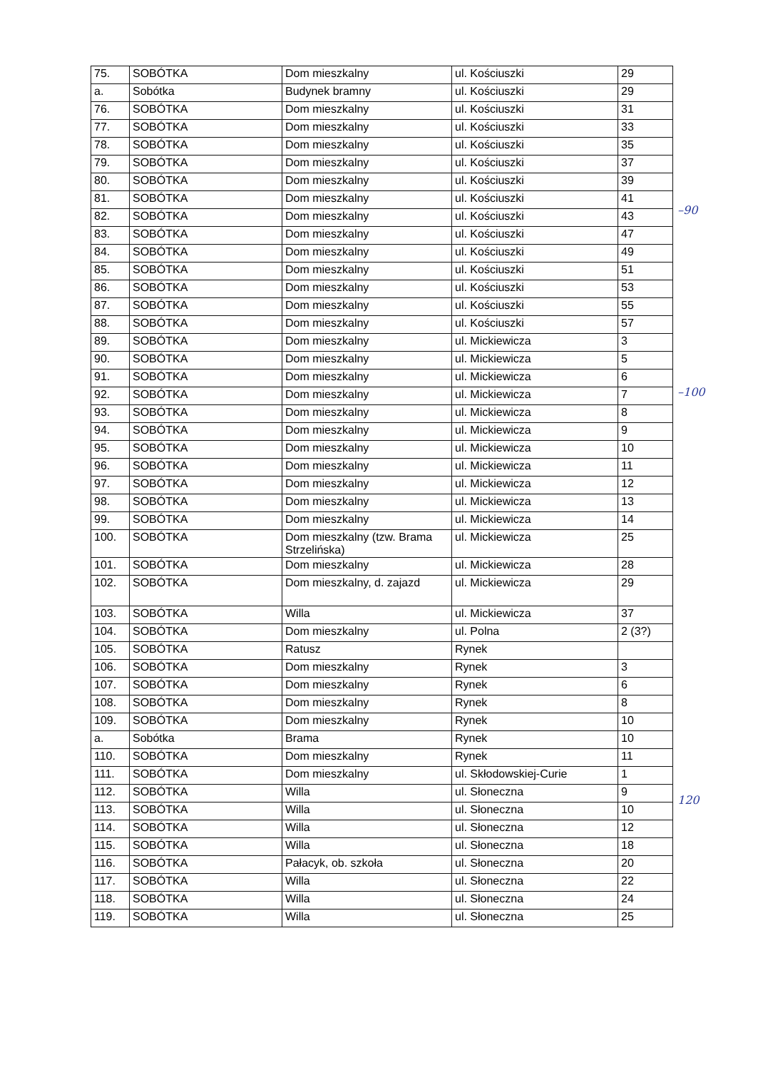| 75. | SOBÓTKA | Dom mieszkalny | ul. Kościuszki | 29 |
| a. | Sobótka | Budynek bramny | ul. Kościuszki | 29 |
| 76. | SOBÓTKA | Dom mieszkalny | ul. Kościuszki | 31 |
| 77. | SOBÓTKA | Dom mieszkalny | ul. Kościuszki | 33 |
| 78. | SOBÓTKA | Dom mieszkalny | ul. Kościuszki | 35 |
| 79. | SOBÓTKA | Dom mieszkalny | ul. Kościuszki | 37 |
| 80. | SOBÓTKA | Dom mieszkalny | ul. Kościuszki | 39 |
| 81. | SOBÓTKA | Dom mieszkalny | ul. Kościuszki | 41 |
| 82. | SOBÓTKA | Dom mieszkalny | ul. Kościuszki | 43 |
| 83. | SOBÓTKA | Dom mieszkalny | ul. Kościuszki | 47 |
| 84. | SOBÓTKA | Dom mieszkalny | ul. Kościuszki | 49 |
| 85. | SOBÓTKA | Dom mieszkalny | ul. Kościuszki | 51 |
| 86. | SOBÓTKA | Dom mieszkalny | ul. Kościuszki | 53 |
| 87. | SOBÓTKA | Dom mieszkalny | ul. Kościuszki | 55 |
| 88. | SOBÓTKA | Dom mieszkalny | ul. Kościuszki | 57 |
| 89. | SOBÓTKA | Dom mieszkalny | ul. Mickiewicza | 3 |
| 90. | SOBÓTKA | Dom mieszkalny | ul. Mickiewicza | 5 |
| 91. | SOBÓTKA | Dom mieszkalny | ul. Mickiewicza | 6 |
| 92. | SOBÓTKA | Dom mieszkalny | ul. Mickiewicza | 7 |
| 93. | SOBÓTKA | Dom mieszkalny | ul. Mickiewicza | 8 |
| 94. | SOBÓTKA | Dom mieszkalny | ul. Mickiewicza | 9 |
| 95. | SOBÓTKA | Dom mieszkalny | ul. Mickiewicza | 10 |
| 96. | SOBÓTKA | Dom mieszkalny | ul. Mickiewicza | 11 |
| 97. | SOBÓTKA | Dom mieszkalny | ul. Mickiewicza | 12 |
| 98. | SOBÓTKA | Dom mieszkalny | ul. Mickiewicza | 13 |
| 99. | SOBÓTKA | Dom mieszkalny | ul. Mickiewicza | 14 |
| 100. | SOBÓTKA | Dom mieszkalny (tzw. Brama Strzelińska) | ul. Mickiewicza | 25 |
| 101. | SOBÓTKA | Dom mieszkalny | ul. Mickiewicza | 28 |
| 102. | SOBÓTKA | Dom mieszkalny, d. zajazd | ul. Mickiewicza | 29 |
| 103. | SOBÓTKA | Willa | ul. Mickiewicza | 37 |
| 104. | SOBÓTKA | Dom mieszkalny | ul. Polna | 2 (3?) |
| 105. | SOBÓTKA | Ratusz | Rynek | |
| 106. | SOBÓTKA | Dom mieszkalny | Rynek | 3 |
| 107. | SOBÓTKA | Dom mieszkalny | Rynek | 6 |
| 108. | SOBÓTKA | Dom mieszkalny | Rynek | 8 |
| 109. | SOBÓTKA | Dom mieszkalny | Rynek | 10 |
| a. | Sobótka | Brama | Rynek | 10 |
| 110. | SOBÓTKA | Dom mieszkalny | Rynek | 11 |
| 111. | SOBÓTKA | Dom mieszkalny | ul. Skłodowskiej-Curie | 1 |
| 112. | SOBÓTKA | Willa | ul. Słoneczna | 9 |
| 113. | SOBÓTKA | Willa | ul. Słoneczna | 10 |
| 114. | SOBÓTKA | Willa | ul. Słoneczna | 12 |
| 115. | SOBÓTKA | Willa | ul. Słoneczna | 18 |
| 116. | SOBÓTKA | Pałacyk, ob. szkoła | ul. Słoneczna | 20 |
| 117. | SOBÓTKA | Willa | ul. Słoneczna | 22 |
| 118. | SOBÓTKA | Willa | ul. Słoneczna | 24 |
| 119. | SOBÓTKA | Willa | ul. Słoneczna | 25 |
–90
–100
120